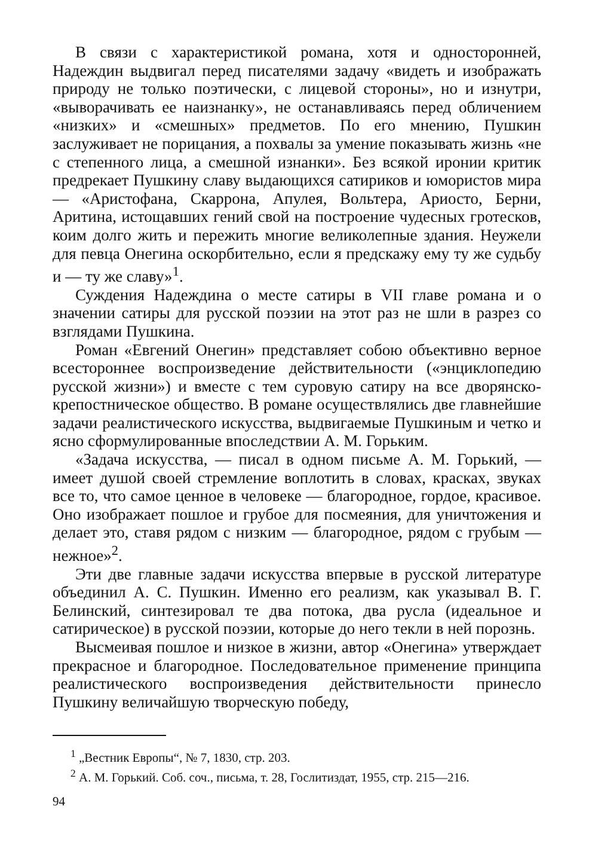В связи с характеристикой романа, хотя и односторонней, Надеждин выдвигал перед писателями задачу «видеть и изображать природу не только поэтически, с лицевой стороны», но и изнутри, «выворачивать ее наизнанку», не останавливаясь перед обличением «низких» и «смешных» предметов. По его мнению, Пушкин заслуживает не порицания, а похвалы за умение показывать жизнь «не с степенного лица, а смешной изнанки». Без всякой иронии критик предрекает Пушкину славу выдающихся сатириков и юмористов мира — «Аристофана, Скаррона, Апулея, Вольтера, Ариосто, Берни, Аритина, истощавших гений свой на построение чудесных гротесков, коим долго жить и пережить многие великолепные здания. Неужели для певца Онегина оскорбительно, если я предскажу ему ту же судьбу и — ту же славу»<sup>1</sup>.
Суждения Надеждина о месте сатиры в VII главе романа и о значении сатиры для русской поэзии на этот раз не шли в разрез со взглядами Пушкина.
Роман «Евгений Онегин» представляет собою объективно верное всестороннее воспроизведение действительности («энциклопедию русской жизни») и вместе с тем суровую сатиру на все дворянско-крепостническое общество. В романе осуществлялись две главнейшие задачи реалистического искусства, выдвигаемые Пушкиным и четко и ясно сформулированные впоследствии А. М. Горьким.
«Задача искусства, — писал в одном письме А. М. Горький, — имеет душой своей стремление воплотить в словах, красках, звуках все то, что самое ценное в человеке — благородное, гордое, красивое. Оно изображает пошлое и грубое для посмеяния, для уничтожения и делает это, ставя рядом с низким — благородное, рядом с грубым — нежное»<sup>2</sup>.
Эти две главные задачи искусства впервые в русской литературе объединил А. С. Пушкин. Именно его реализм, как указывал В. Г. Белинский, синтезировал те два потока, два русла (идеальное и сатирическое) в русской поэзии, которые до него текли в ней порознь.
Высмеивая пошлое и низкое в жизни, автор «Онегина» утверждает прекрасное и благородное. Последовательное применение принципа реалистического воспроизведения действительности принесло Пушкину величайшую творческую победу,
<sup>1</sup> „Вестник Европы“, № 7, 1830, стр. 203.
<sup>2</sup> А. М. Горький. Соб. соч., письма, т. 28, Гослитиздат, 1955, стр. 215—216.
94